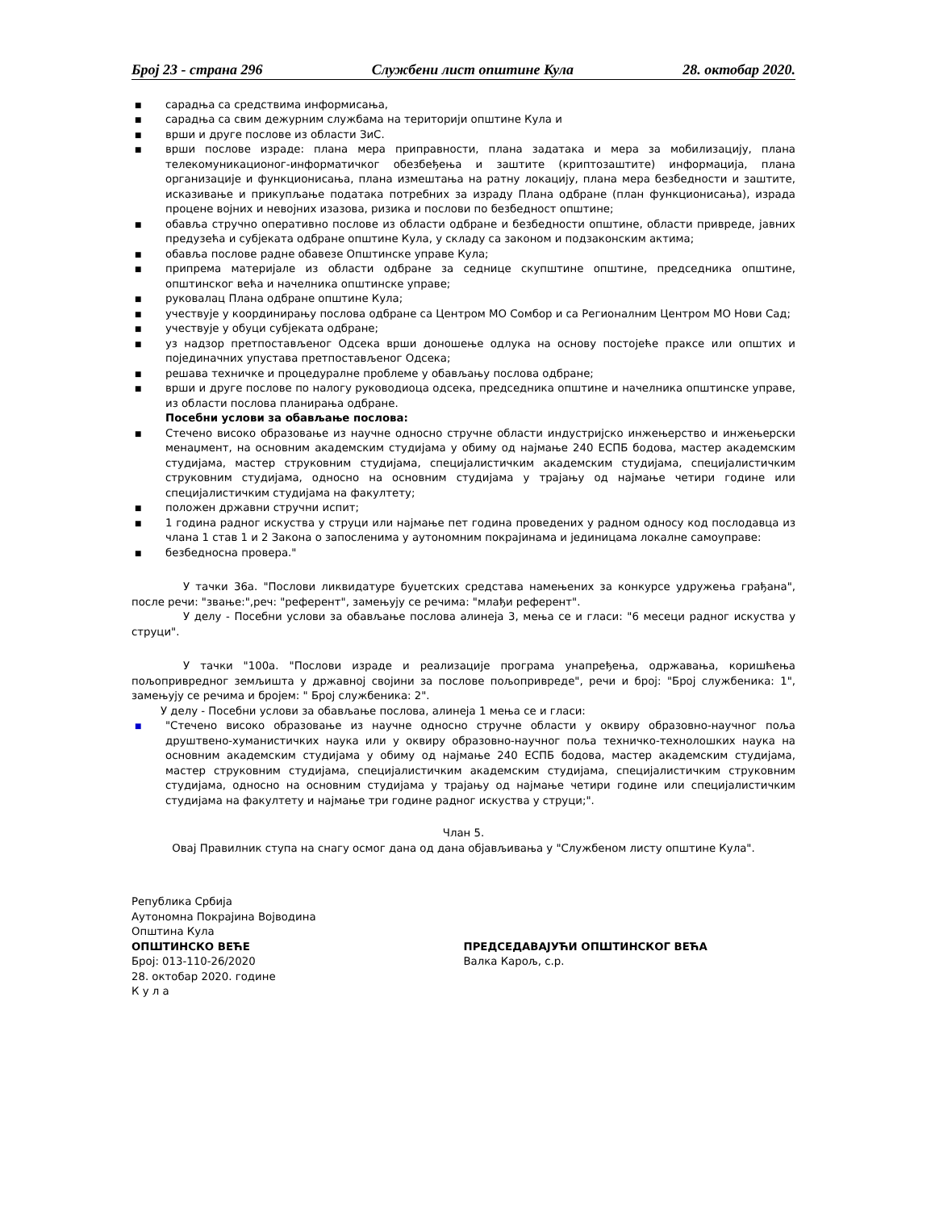Број 23 - страна 296 Службени лист општине Кула 28. октобар 2020.
■ сарадња са средствима информисања,
■ сарадња са свим дежурним службама на територији општине Кула и
■ врши и друге послове из области ЗиС.
■ врши послове израде: плана мера приправности, плана задатака и мера за мобилизацију, плана телекомуникационог-информатичког обезбеђења и заштите (криптозаштите) информација, плана организације и функционисања, плана измештања на ратну локацију, плана мера безбедности и заштите, исказивање и прикупљање података потребних за израду Плана одбране (план функционисања), израда процене војних и невојних изазова, ризика и послови по безбедност општине;
■ обавља стручно оперативно послове из области одбране и безбедности општине, области привреде, јавних предузећа и субјеката одбране општине Кула, у складу са законом и подзаконским актима;
■ обавља послове радне обавезе Општинске управе Кула;
■ припрема материјале из области одбране за седнице скупштине општине, председника општине, општинског већа и начелника општинске управе;
■ руковалац Плана одбране општине Кула;
■ учествује у координирању послова одбране са Центром МО Сомбор и са Регионалним Центром МО Нови Сад;
■ учествује у обуци субјеката одбране;
■ уз надзор претпостављеног Одсека врши доношење одлука на основу постојеће праксе или општих и појединачних упустава претпостављеног Одсека;
■ решава техничке и процедуралне проблеме у обављању послова одбране;
■ врши и друге послове по налогу руководиоца одсека, председника општине и начелника општинске управе, из области послова планирања одбране.
Посебни услови за обављање послова:
■ Стечено високо образовање из научне односно стручне области индустријско инжењерство и инжењерски менаџмент, на основним академским студијама у обиму од најмање 240 ЕСПБ бодова, мастер академским студијама, мастер струковним студијама, специјалистичким академским студијама, специјалистичким струковним студијама, односно на основним студијама у трајању од најмање четири године или специјалистичким студијама на факултету;
■ положен државни стручни испит;
■ 1 година радног искуства у струци или најмање пет година проведених у радном односу код послодавца из члана 1 став 1 и 2 Закона о запосленима у аутономним покрајинама и јединицама локалне самоуправе:
■ безбедносна провера."
У тачки 36а. "Послови ликвидатуре буџетских средстава намењених за конкурсе удружења грађана", после речи: "звање:",реч: "референт", замењују се речима: "млађи референт".
У делу - Посебни услови за обављање послова алинеја 3, мења се и гласи: "6 месеци радног искуства у струци".
У тачки "100а. "Послови израде и реализације програма унапређења, одржавања, коришћења пољопривредног земљишта у државној својини за послове пољопривреде", речи и број: "Број службеника: 1", замењују се речима и бројем: " Број службеника: 2".
У делу - Посебни услови за обављање послова, алинеја 1 мења се и гласи:
■ "Стечено високо образовање из научне односно стручне области у оквиру образовно-научног поља друштвено-хуманистичких наука или у оквиру образовно-научног поља техничко-технолошких наука на основним академским студијама у обиму од најмање 240 ЕСПБ бодова, мастер академским студијама, мастер струковним студијама, специјалистичким академским студијама, специјалистичким струковним студијама, односно на основним студијама у трајању од најмање четири године или специјалистичким студијама на факултету и најмање три године радног искуства у струци;".
Члан 5.
Овај Правилник ступа на снагу осмог дана од дана објављивања у "Службеном листу општине Кула".
Република Србија
Аутономна Покрајина Војводина
Општина Кула
ОПШТИНСКО ВЕЋЕ
Број: 013-110-26/2020
28. октобар 2020. године
К у л а
ПРЕДСЕДАВАЈУЋИ ОПШТИНСКОГ ВЕЋА
Валка Карољ, с.р.